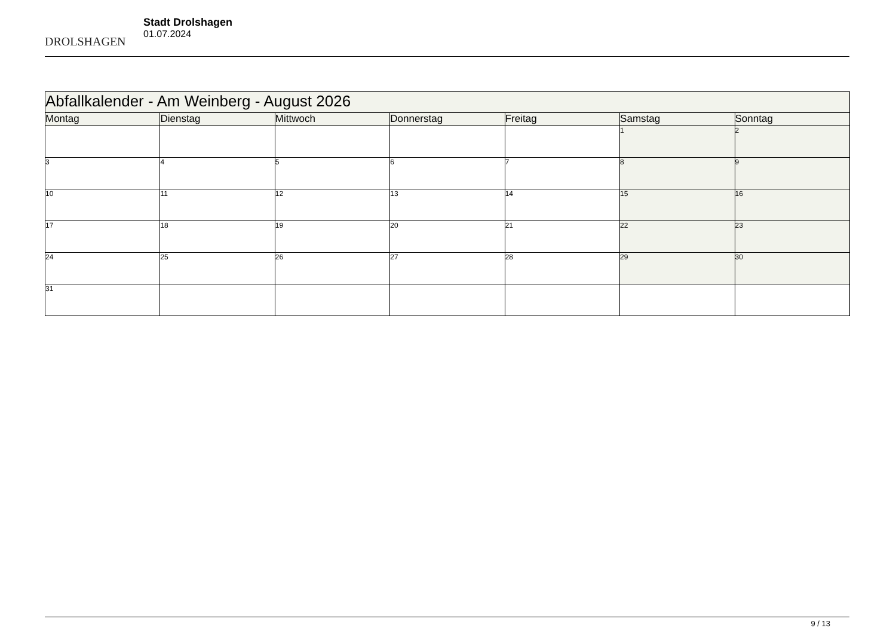DROLSHAGEN
Stadt Drolshagen
01.07.2024
| Abfallkalender - Am Weinberg - August 2026 | | | | | | |
| --- | --- | --- | --- | --- | --- | --- |
| Montag | Dienstag | Mittwoch | Donnerstag | Freitag | Samstag | Sonntag |
| | | | | | 1 | 2 |
| 3 | 4 | 5 | 6 | 7 | 8 | 9 |
| 10 | 11 | 12 | 13 | 14 | 15 | 16 |
| 17 | 18 | 19 | 20 | 21 | 22 | 23 |
| 24 | 25 | 26 | 27 | 28 | 29 | 30 |
| 31 | | | | | | |
9 / 13